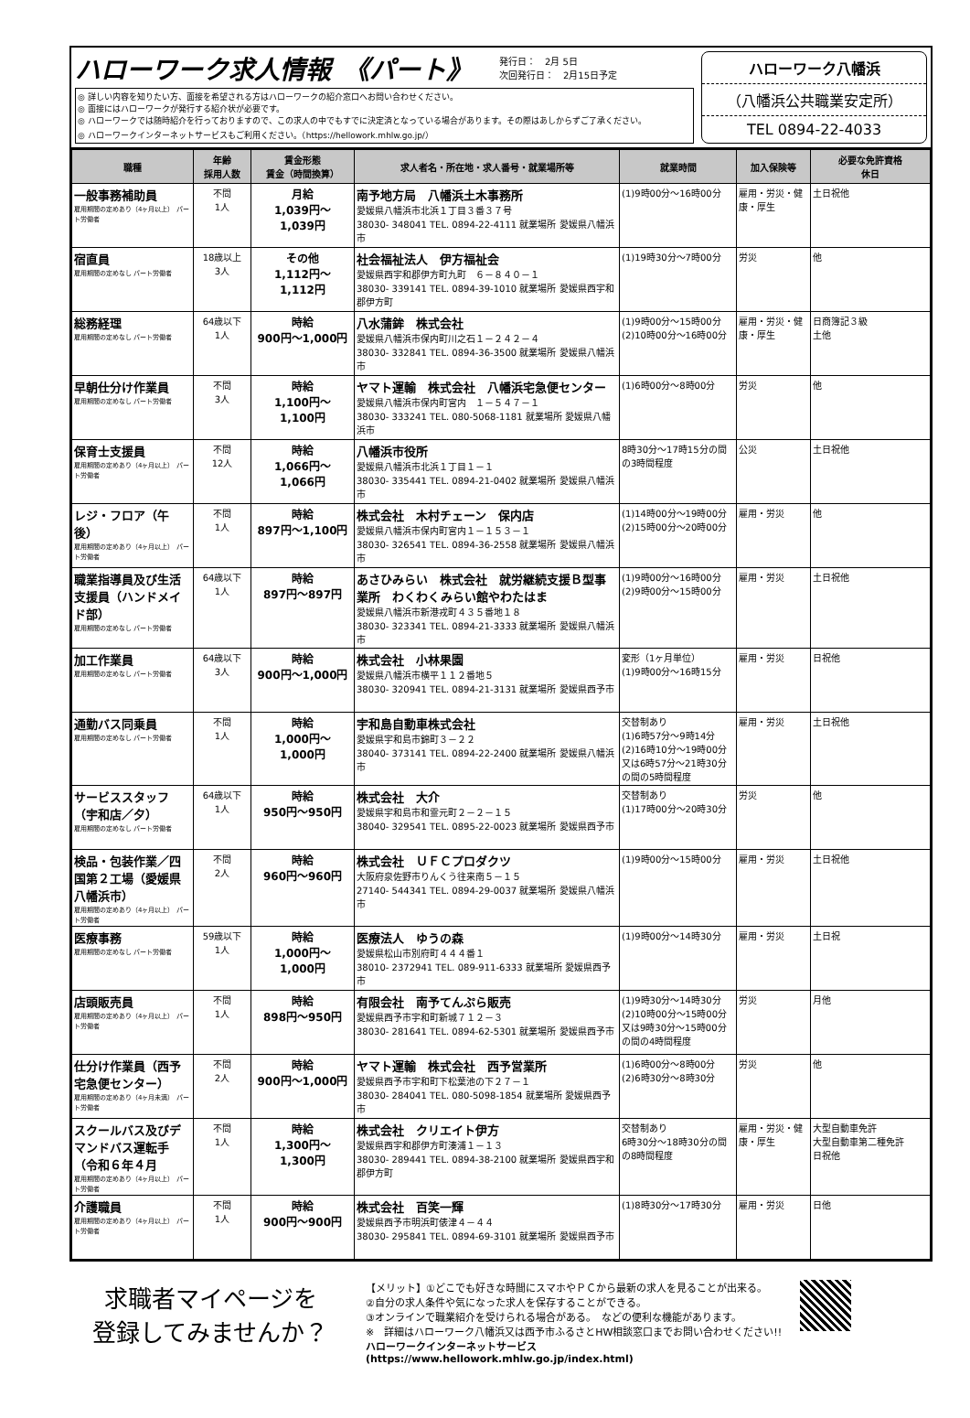ハローワーク求人情報　《パート》 発行日：　2月 5日
次回発行日：　2月15日予定
◎ 詳しい内容を知りたい方、面接を希望される方はハローワークの紹介窓口へお問い合わせください。
◎ 面接にはハローワークが発行する紹介状が必要です。
◎ ハローワークでは随時紹介を行っておりますので、この求人の中でもすでに決定済となっている場合があります。その際はあしからずご了承ください。
◎ ハローワークインターネットサービスもご利用ください。（https://hellowork.mhlw.go.jp/）
ハローワーク八幡浜
（八幡浜公共職業安定所）
TEL 0894-22-4033
| 職種 | 年齢 採用人数 | 賃金形態 賃金（時間換算） | 求人者名・所在地・求人番号・就業場所等 | 就業時間 | 加入保険等 | 必要な免許資格 休日 |
| --- | --- | --- | --- | --- | --- | --- |
| 一般事務補助員 雇用期間の定めあり（4ヶ月以上） パート労働者 | 不問 1人 | 月給 1,039円～ 1,039円 | 南予地方局 八幡浜土木事務所 愛媛県八幡浜市北浜１丁目３番３７号 38030- 348041 TEL. 0894-22-4111 就業場所 愛媛県八幡浜市 | (1)9時00分～16時00分 | 雇用・労災・健康・厚生 | 土日祝他 |
| 宿直員 雇用期間の定めなし パート労働者 | 18歳以上 3人 | その他 1,112円～ 1,112円 | 社会福祉法人 伊方福祉会 愛媛県西宇和郡伊方町九町 ６－８４０－１ 38030- 339141 TEL. 0894-39-1010 就業場所 愛媛県西宇和郡伊方町 | (1)19時30分～7時00分 | 労災 | 他 |
| 総務経理 雇用期間の定めなし パート労働者 | 64歳以下 1人 | 時給 900円～1,000円 | 八水蒲鉾 株式会社 愛媛県八幡浜市保内町川之石１－２４２－４ 38030- 332841 TEL. 0894-36-3500 就業場所 愛媛県八幡浜市 | (1)9時00分～15時00分 (2)10時00分～16時00分 | 雇用・労災・健康・厚生 | 日商簿記３級 土他 |
| 早朝仕分け作業員 雇用期間の定めなし パート労働者 | 不問 3人 | 時給 1,100円～ 1,100円 | ヤマト運輸 株式会社 八幡浜宅急便センター 愛媛県八幡浜市保内町宮内 １－５４７－１ 38030- 333241 TEL. 080-5068-1181 就業場所 愛媛県八幡浜市 | (1)6時00分～8時00分 | 労災 | 他 |
| 保育士支援員 雇用期間の定めあり（4ヶ月以上） パート労働者 | 不問 12人 | 時給 1,066円～ 1,066円 | 八幡浜市役所 愛媛県八幡浜市北浜１丁目１－１ 38030- 335441 TEL. 0894-21-0402 就業場所 愛媛県八幡浜市 | 8時30分～17時15分の間の3時間程度 | 公災 | 土日祝他 |
| レジ・フロア（午後） 雇用期間の定めあり（4ヶ月以上） パート労働者 | 不問 1人 | 時給 897円～1,100円 | 株式会社 木村チェーン 保内店 愛媛県八幡浜市保内町宮内１－１５３－１ 38030- 326541 TEL. 0894-36-2558 就業場所 愛媛県八幡浜市 | (1)14時00分～19時00分 (2)15時00分～20時00分 | 雇用・労災 | 他 |
| 職業指導員及び生活支援員（ハンドメイド部） 雇用期間の定めなし パート労働者 | 64歳以下 1人 | 時給 897円～897円 | あさひみらい 株式会社 就労継続支援Ｂ型事業所 わくわくみらい館やわたはま 愛媛県八幡浜市新港戎町４３５番地１８ 38030- 323341 TEL. 0894-21-3333 就業場所 愛媛県八幡浜市 | (1)9時00分～16時00分 (2)9時00分～15時00分 | 雇用・労災 | 土日祝他 |
| 加工作業員 雇用期間の定めなし パート労働者 | 64歳以下 3人 | 時給 900円～1,000円 | 株式会社 小林果園 愛媛県八幡浜市横平１１２番地５ 38030- 320941 TEL. 0894-21-3131 就業場所 愛媛県西予市 | 変形（1ヶ月単位） (1)9時00分～16時15分 | 雇用・労災 | 日祝他 |
| 通勤バス同乗員 雇用期間の定めなし パート労働者 | 不問 1人 | 時給 1,000円～ 1,000円 | 宇和島自動車株式会社 愛媛県宇和島市錦町３－２２ 38040- 373141 TEL. 0894-22-2400 就業場所 愛媛県八幡浜市 | 交替制あり (1)6時57分～9時14分 (2)16時10分～19時00分 又は6時57分～21時30分の間の5時間程度 | 雇用・労災 | 土日祝他 |
| サービススタッフ（宇和店／夕） 雇用期間の定めなし パート労働者 | 64歳以下 1人 | 時給 950円～950円 | 株式会社 大介 愛媛県宇和島市和霊元町２－２－１５ 38040- 329541 TEL. 0895-22-0023 就業場所 愛媛県西予市 | 交替制あり (1)17時00分～20時30分 | 労災 | 他 |
| 検品・包装作業／四国第２工場（愛媛県八幡浜市） 雇用期間の定めあり（4ヶ月以上） パート労働者 | 不問 2人 | 時給 960円～960円 | 株式会社 ＵＦＣプロダクツ 大阪府泉佐野市りんくう往来南５－１５ 27140- 544341 TEL. 0894-29-0037 就業場所 愛媛県八幡浜市 | (1)9時00分～15時00分 | 雇用・労災 | 土日祝他 |
| 医療事務 雇用期間の定めなし パート労働者 | 59歳以下 1人 | 時給 1,000円～ 1,000円 | 医療法人 ゆうの森 愛媛県松山市別府町４４４番１ 38010- 2372941 TEL. 089-911-6333 就業場所 愛媛県西予市 | (1)9時00分～14時30分 | 雇用・労災 | 土日祝 |
| 店頭販売員 雇用期間の定めあり（4ヶ月以上） パート労働者 | 不問 1人 | 時給 898円～950円 | 有限会社 南予てんぷら販売 愛媛県西予市宇和町新城７１２－３ 38030- 281641 TEL. 0894-62-5301 就業場所 愛媛県西予市 | (1)9時30分～14時30分 (2)10時00分～15時00分 又は9時30分～15時00分の間の4時間程度 | 労災 | 月他 |
| 仕分け作業員（西予宅急便センター） 雇用期間の定めあり（4ヶ月未満） パート労働者 | 不問 2人 | 時給 900円～1,000円 | ヤマト運輸 株式会社 西予営業所 愛媛県西予市宇和町下松葉池の下２７－１ 38030- 284041 TEL. 080-5098-1854 就業場所 愛媛県西予市 | (1)6時00分～8時00分 (2)6時30分～8時30分 | 労災 | 他 |
| スクールバス及びデマンドバス運転手（令和６年４月 雇用期間の定めあり（4ヶ月以上） パート労働者 | 不問 1人 | 時給 1,300円～ 1,300円 | 株式会社 クリエイト伊方 愛媛県西宇和郡伊方町湊浦１－１３ 38030- 289441 TEL. 0894-38-2100 就業場所 愛媛県西宇和郡伊方町 | 交替制あり 6時30分～18時30分の間の8時間程度 | 雇用・労災・健康・厚生 | 大型自動車免許 大型自動車第二種免許 日祝他 |
| 介護職員 雇用期間の定めあり（4ヶ月以上） パート労働者 | 不問 1人 | 時給 900円～900円 | 株式会社 百笑一輝 愛媛県西予市明浜町俵津４－４４ 38030- 295841 TEL. 0894-69-3101 就業場所 愛媛県西予市 | (1)8時30分～17時30分 | 雇用・労災 | 日他 |
求職者マイページを
登録してみませんか？
【メリット】①どこでも好きな時間にスマホやＰＣから最新の求人を見ることが出来る。
②自分の求人条件や気になった求人を保存することができる。
③オンラインで職業紹介を受けられる場合がある。　などの便利な機能があります。
※　詳細はハローワーク八幡浜又は西予市ふるさとHW相談窓口までお問い合わせください!!
ハローワークインターネットサービス
(https://www.hellowork.mhlw.go.jp/index.html)